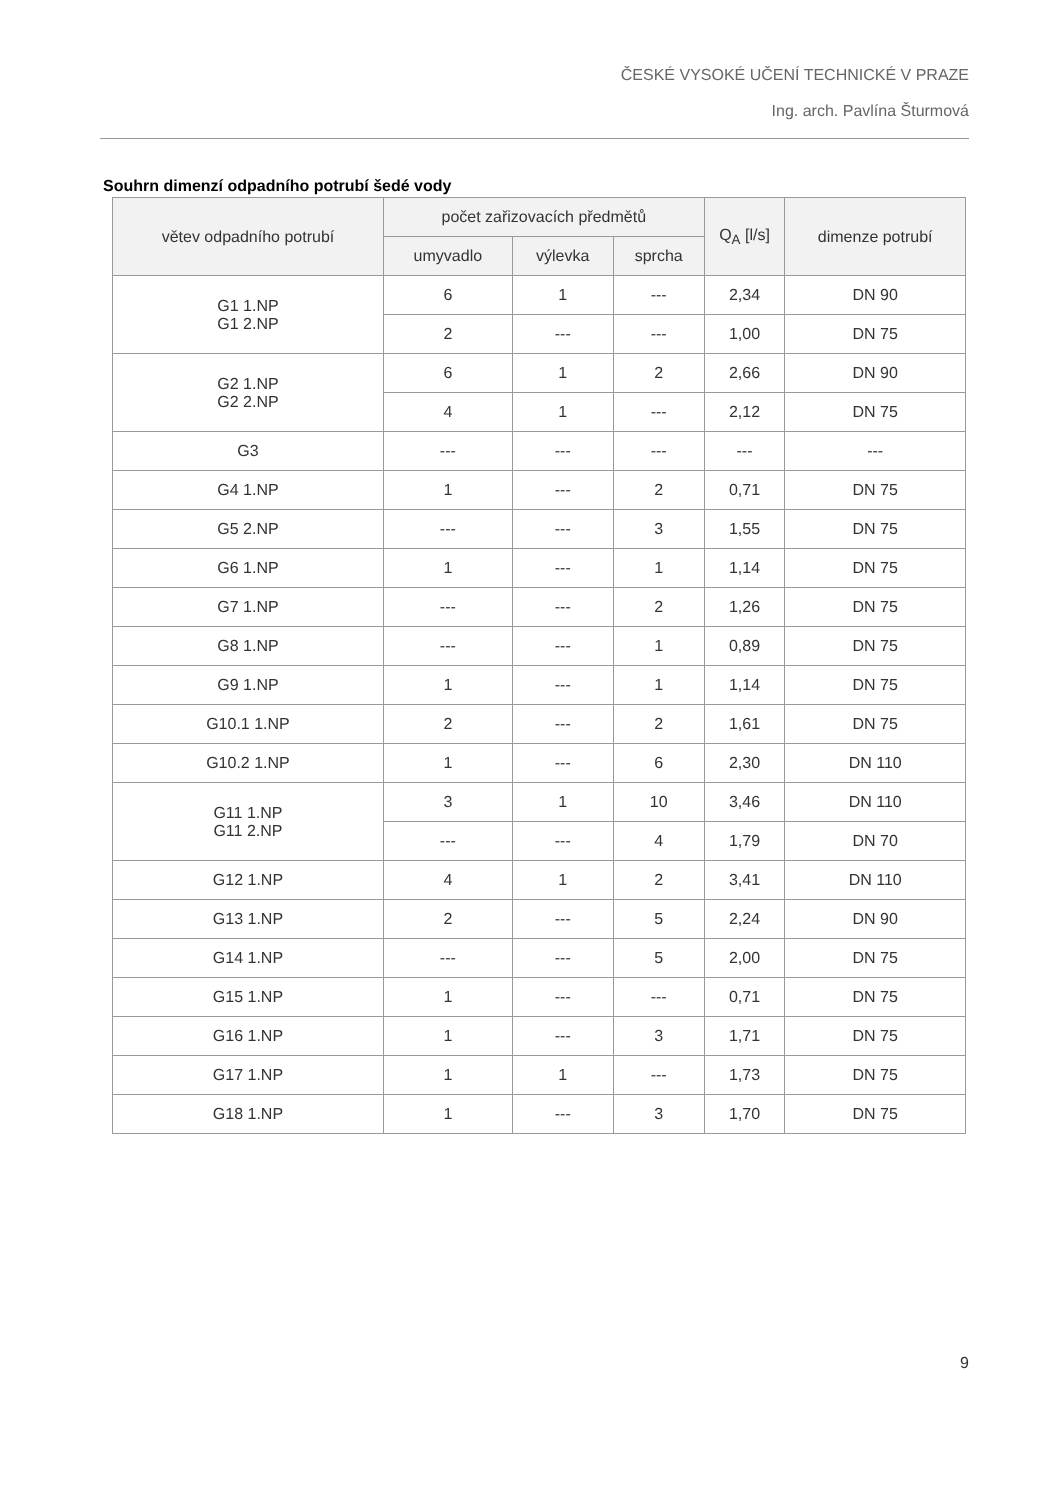ČESKÉ VYSOKÉ UČENÍ TECHNICKÉ V PRAZE
Ing. arch. Pavlína Šturmová
Souhrn dimenzí odpadního potrubí šedé vody
| větev odpadního potrubí | počet zařizovacích předmětů | | | Q<sub>A</sub> [l/s] | dimenze potrubí |
| --- | --- | --- | --- | --- | --- |
| | umyvadlo | výlevka | sprcha | | |
| G1 1.NP G1 2.NP | 6 | 1 | --- | 2,34 | DN 90 |
| | 2 | --- | --- | 1,00 | DN 75 |
| G2 1.NP G2 2.NP | 6 | 1 | 2 | 2,66 | DN 90 |
| | 4 | 1 | --- | 2,12 | DN 75 |
| G3 | --- | --- | --- | --- | --- |
| G4 1.NP | 1 | --- | 2 | 0,71 | DN 75 |
| G5 2.NP | --- | --- | 3 | 1,55 | DN 75 |
| G6 1.NP | 1 | --- | 1 | 1,14 | DN 75 |
| G7 1.NP | --- | --- | 2 | 1,26 | DN 75 |
| G8 1.NP | --- | --- | 1 | 0,89 | DN 75 |
| G9 1.NP | 1 | --- | 1 | 1,14 | DN 75 |
| G10.1 1.NP | 2 | --- | 2 | 1,61 | DN 75 |
| G10.2 1.NP | 1 | --- | 6 | 2,30 | DN 110 |
| G11 1.NP G11 2.NP | 3 | 1 | 10 | 3,46 | DN 110 |
| | --- | --- | 4 | 1,79 | DN 70 |
| G12 1.NP | 4 | 1 | 2 | 3,41 | DN 110 |
| G13 1.NP | 2 | --- | 5 | 2,24 | DN 90 |
| G14 1.NP | --- | --- | 5 | 2,00 | DN 75 |
| G15 1.NP | 1 | --- | --- | 0,71 | DN 75 |
| G16 1.NP | 1 | --- | 3 | 1,71 | DN 75 |
| G17 1.NP | 1 | 1 | --- | 1,73 | DN 75 |
| G18 1.NP | 1 | --- | 3 | 1,70 | DN 75 |
9